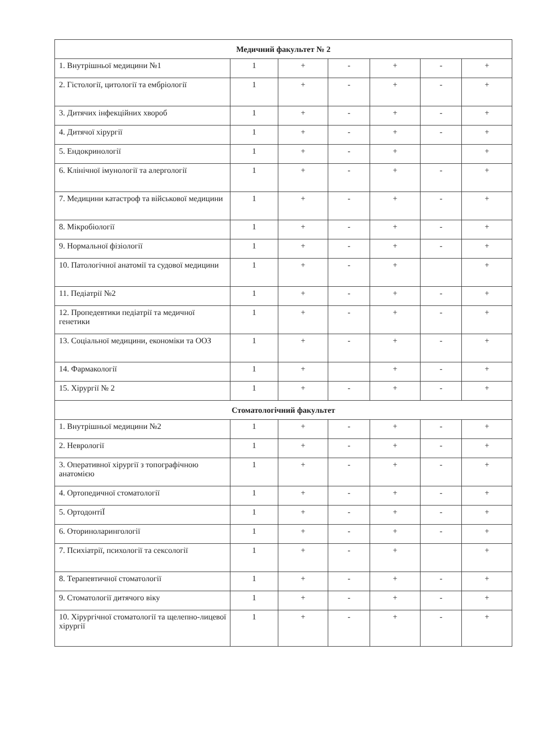| Медичний факультет № 2 | | | | | | |
| --- | --- | --- | --- | --- | --- | --- |
| 1. Внутрішньої медицини №1 | 1 | + | - | + | - | + |
| 2. Гістології, цитології та ембріології | 1 | + | - | + | - | + |
| 3. Дитячих інфекційних хвороб | 1 | + | - | + | - | + |
| 4. Дитячої хірургії | 1 | + | - | + | - | + |
| 5. Ендокринології | 1 | + | - | + | | + |
| 6. Клінічної імунології та алергології | 1 | + | - | + | - | + |
| 7. Медицини катастроф та військової медицини | 1 | + | - | + | - | + |
| 8. Мікробіології | 1 | + | - | + | - | + |
| 9. Нормальної фізіології | 1 | + | - | + | - | + |
| 10. Патологічної анатомії та судової медицини | 1 | + | - | + | | + |
| 11. Педіатрії №2 | 1 | + | - | + | - | + |
| 12. Пропедевтики педіатрії та медичної генетики | 1 | + | - | + | - | + |
| 13. Соціальної медицини, економіки та ООЗ | 1 | + | - | + | - | + |
| 14. Фармакології | 1 | + | | + | - | + |
| 15. Хірургії № 2 | 1 | + | - | + | - | + |
| Стоматологічний факультет | | | | | | |
| 1. Внутрішньої медицини №2 | 1 | + | - | + | - | + |
| 2. Неврології | 1 | + | - | + | - | + |
| 3. Оперативної хірургії з топографічною анатомією | 1 | + | - | + | - | + |
| 4. Ортопедичної стоматології | 1 | + | - | + | - | + |
| 5. ОртодонтіЇ | 1 | + | - | + | - | + |
| 6. Оториноларингології | 1 | + | - | + | - | + |
| 7. Психіатрії, психології та сексології | 1 | + | - | + | | + |
| 8. Терапевтичної стоматології | 1 | + | - | + | - | + |
| 9. Стоматології дитячого віку | 1 | + | - | + | - | + |
| 10. Хірургічної стоматології та щелепно-лицевої хірургії | 1 | + | - | + | - | + |